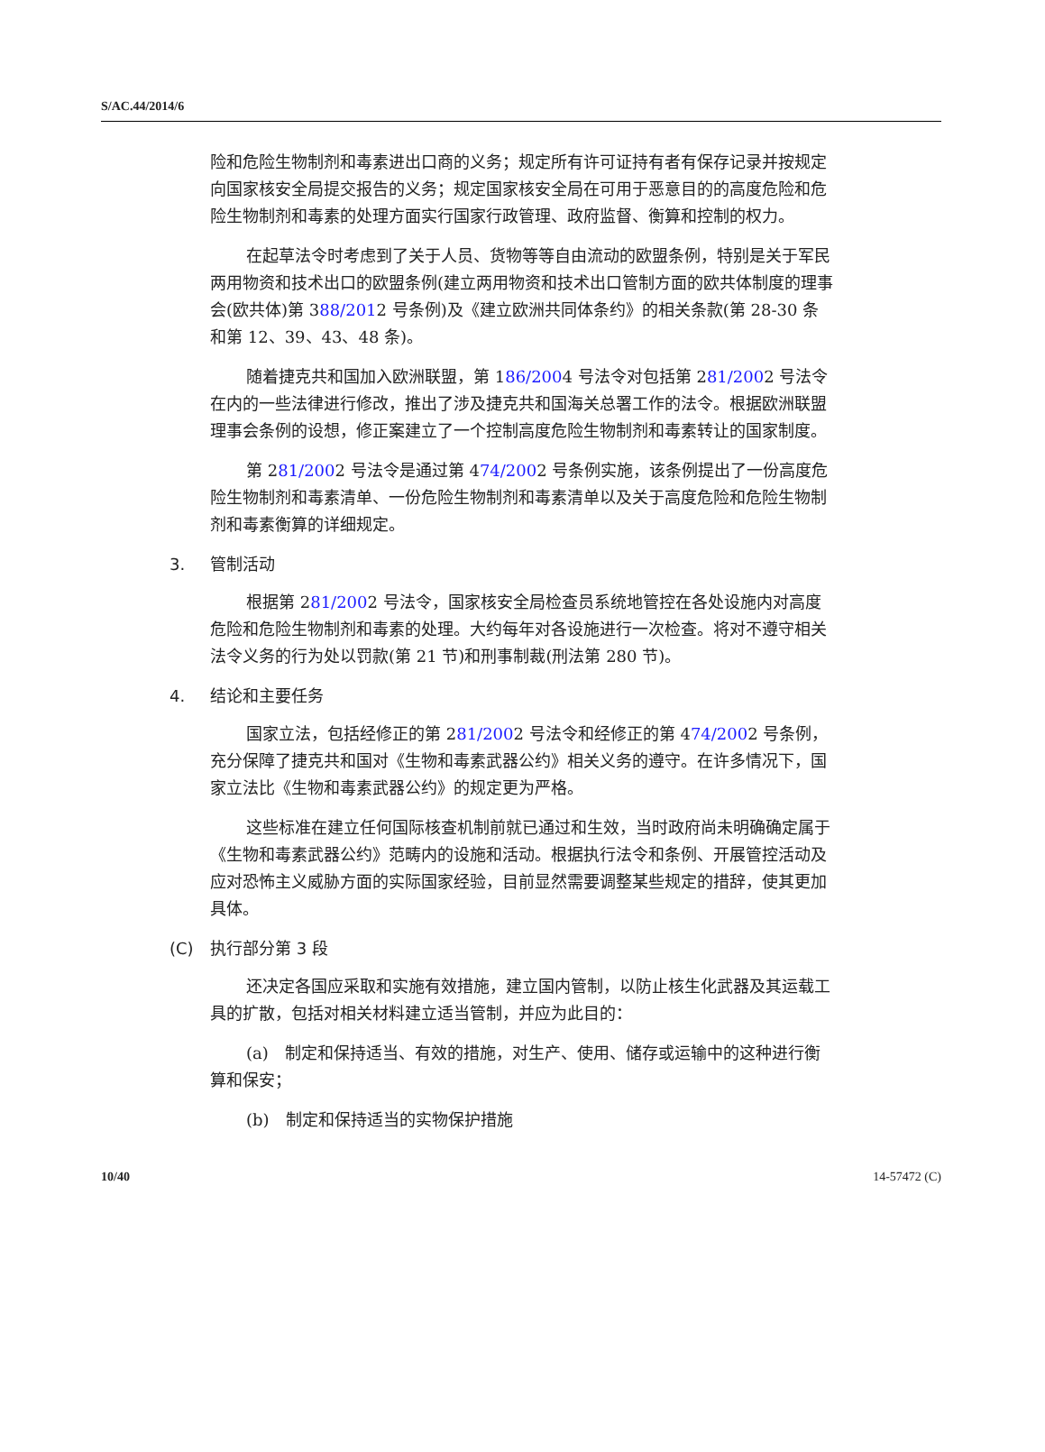S/AC.44/2014/6
险和危险生物制剂和毒素进出口商的义务；规定所有许可证持有者有保存记录并按规定向国家核安全局提交报告的义务；规定国家核安全局在可用于恶意目的的高度危险和危险生物制剂和毒素的处理方面实行国家行政管理、政府监督、衡算和控制的权力。
在起草法令时考虑到了关于人员、货物等等自由流动的欧盟条例，特别是关于军民两用物资和技术出口的欧盟条例(建立两用物资和技术出口管制方面的欧共体制度的理事会(欧共体)第 388/2012 号条例)及《建立欧洲共同体条约》的相关条款(第 28-30 条和第 12、39、43、48 条)。
随着捷克共和国加入欧洲联盟，第 186/2004 号法令对包括第 281/2002 号法令在内的一些法律进行修改，推出了涉及捷克共和国海关总署工作的法令。根据欧洲联盟理事会条例的设想，修正案建立了一个控制高度危险生物制剂和毒素转让的国家制度。
第 281/2002 号法令是通过第 474/2002 号条例实施，该条例提出了一份高度危险生物制剂和毒素清单、一份危险生物制剂和毒素清单以及关于高度危险和危险生物制剂和毒素衡算的详细规定。
3. 管制活动
根据第 281/2002 号法令，国家核安全局检查员系统地管控在各处设施内对高度危险和危险生物制剂和毒素的处理。大约每年对各设施进行一次检查。将对不遵守相关法令义务的行为处以罚款(第 21 节)和刑事制裁(刑法第 280 节)。
4. 结论和主要任务
国家立法，包括经修正的第 281/2002 号法令和经修正的第 474/2002 号条例，充分保障了捷克共和国对《生物和毒素武器公约》相关义务的遵守。在许多情况下，国家立法比《生物和毒素武器公约》的规定更为严格。
这些标准在建立任何国际核查机制前就已通过和生效，当时政府尚未明确确定属于《生物和毒素武器公约》范畴内的设施和活动。根据执行法令和条例、开展管控活动及应对恐怖主义威胁方面的实际国家经验，目前显然需要调整某些规定的措辞，使其更加具体。
(C) 执行部分第 3 段
还决定各国应采取和实施有效措施，建立国内管制，以防止核生化武器及其运载工具的扩散，包括对相关材料建立适当管制，并应为此目的：
(a)　制定和保持适当、有效的措施，对生产、使用、储存或运输中的这种进行衡算和保安；
(b)　制定和保持适当的实物保护措施
10/40 14-57472 (C)